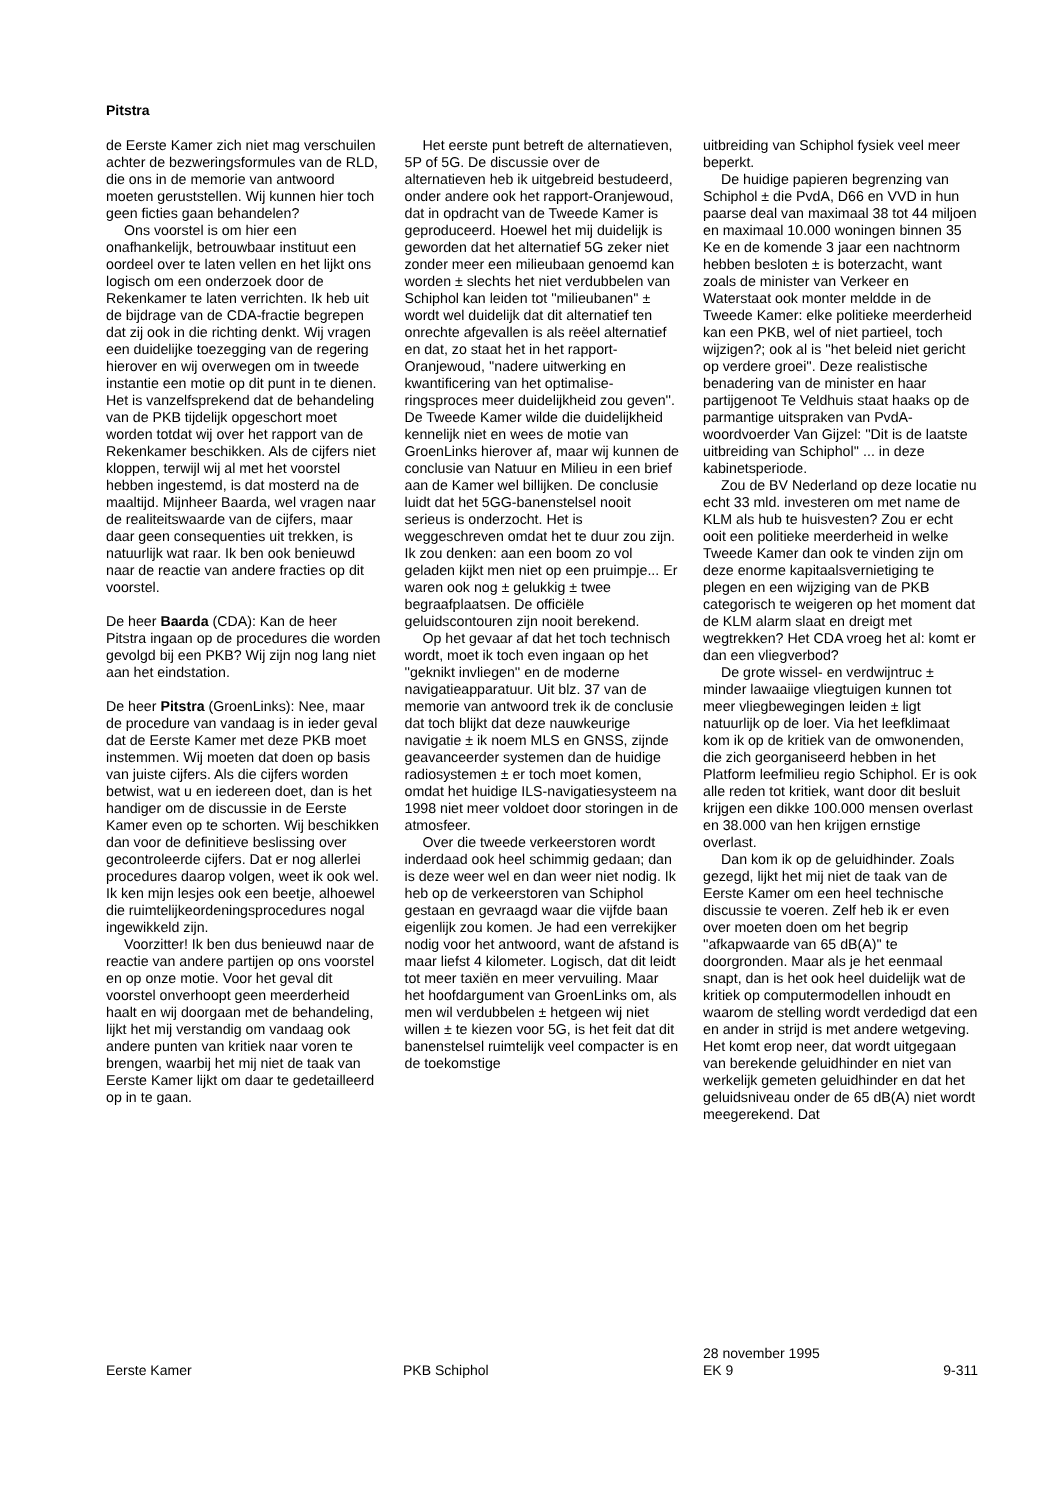Pitstra
de Eerste Kamer zich niet mag verschuilen achter de bezwerings­formules van de RLD, die ons in de memorie van antwoord moeten geruststellen. Wij kunnen hier toch geen ficties gaan behandelen?
Ons voorstel is om hier een onafhankelijk, betrouwbaar instituut een oordeel over te laten vellen en het lijkt ons logisch om een onderzoek door de Rekenkamer te laten verrichten. Ik heb uit de bijdrage van de CDA-fractie begrepen dat zij ook in die richting denkt. Wij vragen een duidelijke toezegging van de regering hierover en wij overwegen om in tweede instantie een motie op dit punt in te dienen. Het is vanzelfsprekend dat de behandeling van de PKB tijdelijk opgeschort moet worden totdat wij over het rapport van de Rekenkamer beschikken. Als de cijfers niet kloppen, terwijl wij al met het voorstel hebben ingestemd, is dat mosterd na de maaltijd. Mijnheer Baarda, wel vragen naar de realiteitswaarde van de cijfers, maar daar geen consequenties uit trekken, is natuurlijk wat raar. Ik ben ook benieuwd naar de reactie van andere fracties op dit voorstel.
De heer Baarda (CDA): Kan de heer Pitstra ingaan op de procedures die worden gevolgd bij een PKB? Wij zijn nog lang niet aan het eindstation.
De heer Pitstra (GroenLinks): Nee, maar de procedure van vandaag is in ieder geval dat de Eerste Kamer met deze PKB moet instemmen. Wij moeten dat doen op basis van juiste cijfers. Als die cijfers worden betwist, wat u en iedereen doet, dan is het handiger om de discussie in de Eerste Kamer even op te schorten. Wij beschikken dan voor de definitieve beslissing over gecontro­leerde cijfers. Dat er nog allerlei procedures daarop volgen, weet ik ook wel. Ik ken mijn lesjes ook een beetje, alhoewel die ruimtelijke­ordeningsprocedures nogal ingewikkeld zijn.
Voorzitter! Ik ben dus benieuwd naar de reactie van andere partijen op ons voorstel en op onze motie. Voor het geval dit voorstel onver­hoopt geen meerderheid haalt en wij doorgaan met de behandeling, lijkt het mij verstandig om vandaag ook andere punten van kritiek naar voren te brengen, waarbij het mij niet de taak van Eerste Kamer lijkt om daar te gedetailleerd op in te gaan.
Het eerste punt betreft de alternatieven, 5P of 5G. De discussie over de alternatieven heb ik uitgebreid bestudeerd, onder andere ook het rapport-Oranjewoud, dat in opdracht van de Tweede Kamer is geproduceerd. Hoewel het mij duidelijk is geworden dat het alternatief 5G zeker niet zonder meer een milieubaan genoemd kan worden ± slechts het niet verdubbe­len van Schiphol kan leiden tot ''milieubanen'' ± wordt wel duidelijk dat dit alternatief ten onrechte afgevallen is als reëel alternatief en dat, zo staat het in het rapport-Oranjewoud, ''nadere uitwerking en kwantificering van het optimalise­ringsproces meer duidelijkheid zou geven''. De Tweede Kamer wilde die duidelijkheid kennelijk niet en wees de motie van GroenLinks hierover af, maar wij kunnen de conclusie van Natuur en Milieu in een brief aan de Kamer wel billijken. De conclusie luidt dat het 5GG-banenstelsel nooit serieus is onderzocht. Het is weggeschreven omdat het te duur zou zijn. Ik zou denken: aan een boom zo vol geladen kijkt men niet op een pruimpje... Er waren ook nog ± gelukkig ± twee begraafplaatsen. De officiële geluidscontouren zijn nooit berekend.
Op het gevaar af dat het toch technisch wordt, moet ik toch even ingaan op het ''geknikt invliegen'' en de moderne navigatieapparatuur. Uit blz. 37 van de memorie van antwoord trek ik de conclusie dat toch blijkt dat deze nauwkeurige navigatie ± ik noem MLS en GNSS, zijnde geavanceerder systemen dan de huidige radiosystemen ± er toch moet komen, omdat het huidige ILS-navigatiesysteem na 1998 niet meer voldoet door storingen in de atmosfeer.
Over die tweede verkeerstoren wordt inderdaad ook heel schimmig gedaan; dan is deze weer wel en dan weer niet nodig. Ik heb op de verkeerstoren van Schiphol gestaan en gevraagd waar die vijfde baan eigenlijk zou komen. Je had een verrekijker nodig voor het antwoord, want de afstand is maar liefst 4 kilometer. Logisch, dat dit leidt tot meer taxiën en meer vervuiling. Maar het hoofdargument van GroenLinks om, als men wil verdubbelen ± hetgeen wij niet willen ± te kiezen voor 5G, is het feit dat dit banenstelsel ruimtelijk veel compacter is en de toekomstige
uitbreiding van Schiphol fysiek veel meer beperkt.
De huidige papieren begrenzing van Schiphol ± die PvdA, D66 en VVD in hun paarse deal van maximaal 38 tot 44 miljoen en maximaal 10.000 woningen binnen 35 Ke en de komende 3 jaar een nachtnorm hebben besloten ± is boterzacht, want zoals de minister van Verkeer en Waterstaat ook monter meldde in de Tweede Kamer: elke politieke meerderheid kan een PKB, wel of niet partieel, toch wijzigen?; ook al is ''het beleid niet gericht op verdere groei''. Deze realistische benadering van de minister en haar partijgenoot Te Veldhuis staat haaks op de parman­tige uitspraken van PvdA-woordvoerder Van Gijzel: ''Dit is de laatste uitbreiding van Schiphol'' ... in deze kabinetsperiode.
Zou de BV Nederland op deze locatie nu echt 33 mld. investeren om met name de KLM als hub te huisvesten? Zou er echt ooit een politieke meerderheid in welke Tweede Kamer dan ook te vinden zijn om deze enorme kapitaalsvernietiging te plegen en een wijziging van de PKB categorisch te weigeren op het moment dat de KLM alarm slaat en dreigt met wegtrekken? Het CDA vroeg het al: komt er dan een vliegverbod?
De grote wissel- en verdwijntruc ± minder lawaaiige vliegtuigen kunnen tot meer vliegbewegingen leiden ± ligt natuurlijk op de loer. Via het leefklimaat kom ik op de kritiek van de omwonenden, die zich georgani­seerd hebben in het Platform leefmilieu regio Schiphol. Er is ook alle reden tot kritiek, want door dit besluit krijgen een dikke 100.000 mensen overlast en 38.000 van hen krijgen ernstige overlast.
Dan kom ik op de geluidhinder. Zoals gezegd, lijkt het mij niet de taak van de Eerste Kamer om een heel technische discussie te voeren. Zelf heb ik er even over moeten doen om het begrip ''afkapwaarde van 65 dB(A)'' te doorgronden. Maar als je het eenmaal snapt, dan is het ook heel duidelijk wat de kritiek op computermodellen inhoudt en waarom de stelling wordt verdedigd dat een en ander in strijd is met andere wetgeving. Het komt erop neer, dat wordt uitgegaan van berekende geluidhinder en niet van werkelijk gemeten geluidhinder en dat het geluidsniveau onder de 65 dB(A) niet wordt meegerekend. Dat
Eerste Kamer
PKB Schiphol
28 november 1995
EK 9
9-311